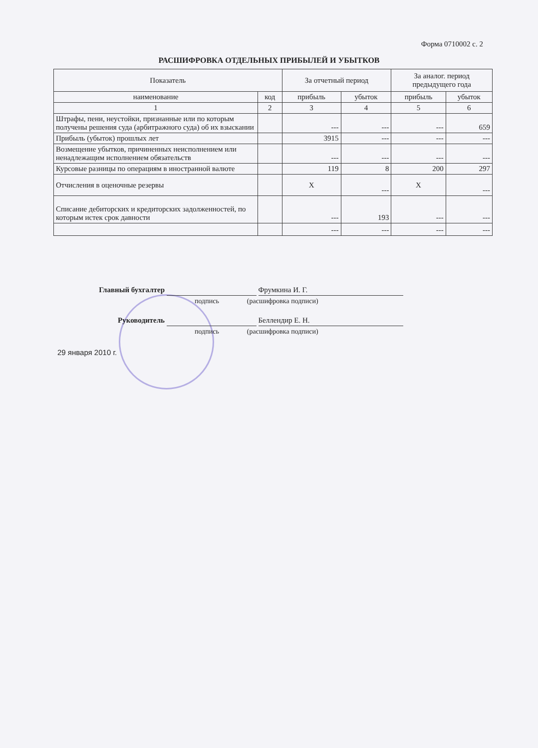Форма 0710002 с. 2
РАСШИФРОВКА ОТДЕЛЬНЫХ ПРИБЫЛЕЙ И УБЫТКОВ
| Показатель | | За отчетный период | | За аналог. период предыдущего года | |
| --- | --- | --- | --- | --- | --- |
| наименование | код | прибыль | убыток | прибыль | убыток |
| 1 | 2 | 3 | 4 | 5 | 6 |
| Штрафы, пени, неустойки, признанные или по которым получены решения суда (арбитражного суда) об их взыскании | | --- | --- | --- | 659 |
| Прибыль (убыток) прошлых лет | | 3915 | --- | --- | --- |
| Возмещение убытков, причиненных неисполнением или ненадлежащим исполнением обязательств | | --- | --- | --- | --- |
| Курсовые разницы по операциям в иностранной валюте | | 119 | 8 | 200 | 297 |
| Отчисления в оценочные резервы | | X | --- | X | --- |
| Списание дебиторских и кредиторских задолженностей, по которым истек срок давности | | --- | 193 | --- | --- |
| | | --- | --- | --- | --- |
Главный бухгалтер Фрумкина И. Г.
подпись (расшифровка подписи)
Руководитель Беллендир Е. Н.
подпись (расшифровка подписи)
29 января 2010 г.